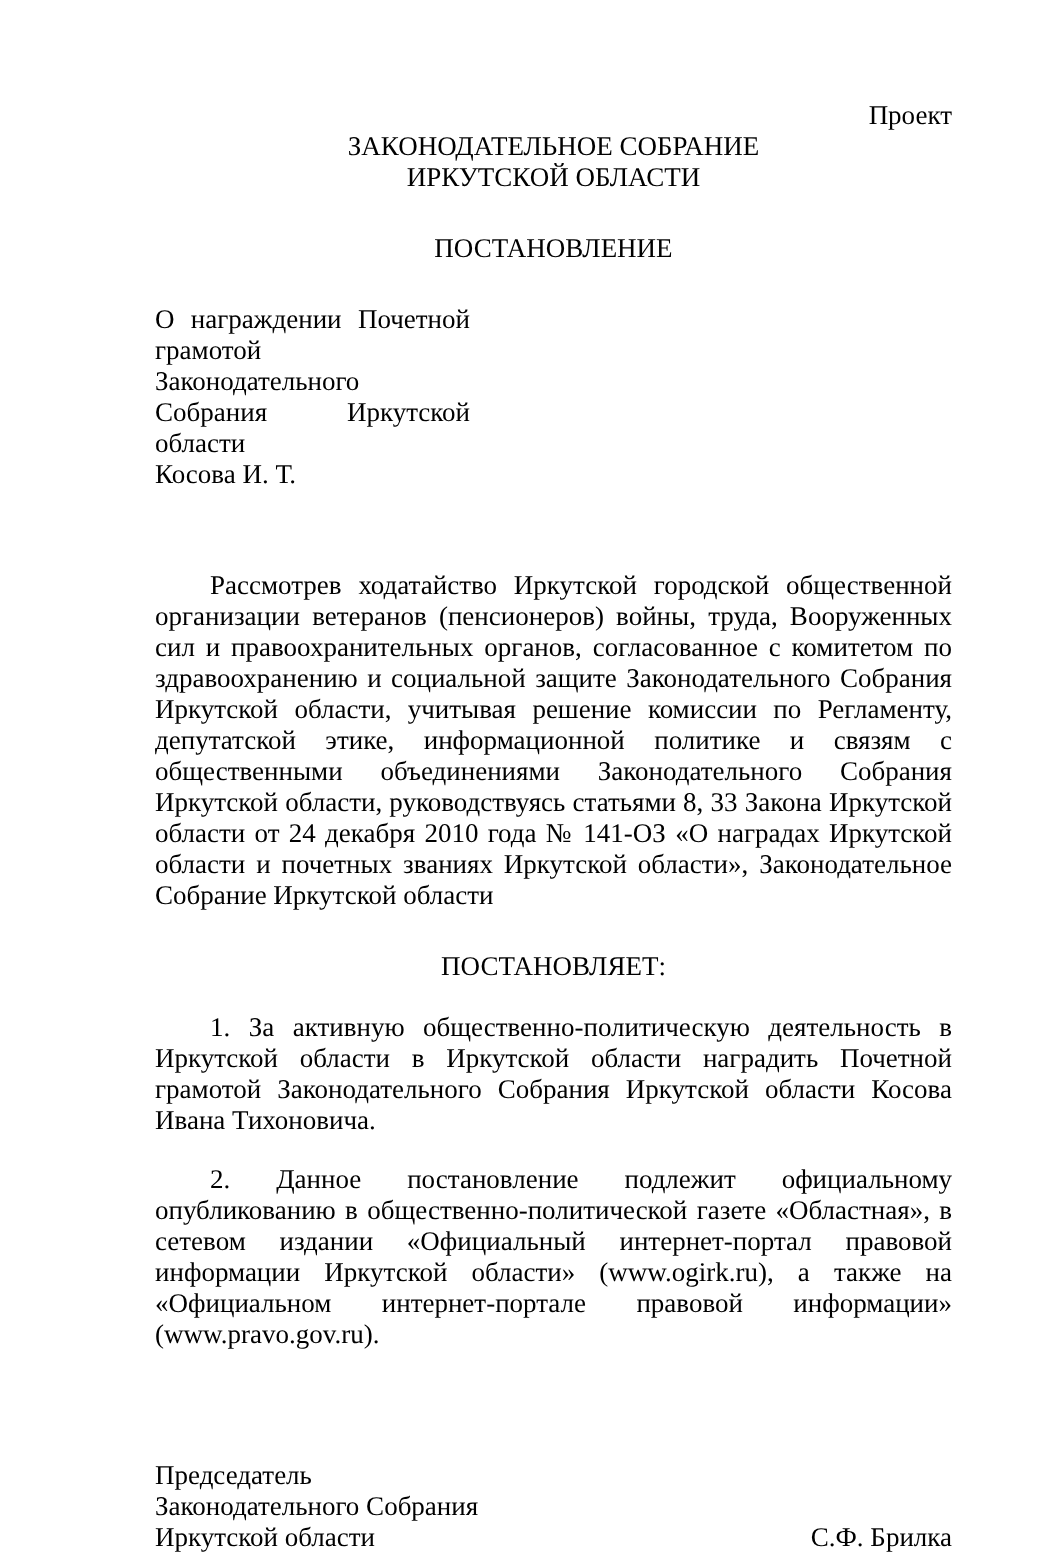Проект
ЗАКОНОДАТЕЛЬНОЕ СОБРАНИЕ
ИРКУТСКОЙ ОБЛАСТИ
ПОСТАНОВЛЕНИЕ
О награждении Почетной грамотой Законодательного Собрания Иркутской области
Косова И. Т.
Рассмотрев ходатайство Иркутской городской общественной организации ветеранов (пенсионеров) войны, труда, Вооруженных сил и правоохранительных органов, согласованное с комитетом по здравоохранению и социальной защите Законодательного Собрания Иркутской области, учитывая решение комиссии по Регламенту, депутатской этике, информационной политике и связям с общественными объединениями Законодательного Собрания Иркутской области, руководствуясь статьями 8, 33 Закона Иркутской области от 24 декабря 2010 года № 141-ОЗ «О наградах Иркутской области и почетных званиях Иркутской области», Законодательное Собрание Иркутской области
ПОСТАНОВЛЯЕТ:
1. За активную общественно-политическую деятельность в Иркутской области в Иркутской области наградить Почетной грамотой Законодательного Собрания Иркутской области Косова Ивана Тихоновича.
2. Данное постановление подлежит официальному опубликованию в общественно-политической газете «Областная», в сетевом издании «Официальный интернет-портал правовой информации Иркутской области» (www.ogirk.ru), а также на «Официальном интернет-портале правовой информации» (www.pravo.gov.ru).
Председатель
Законодательного Собрания
Иркутской области
С.Ф. Брилка